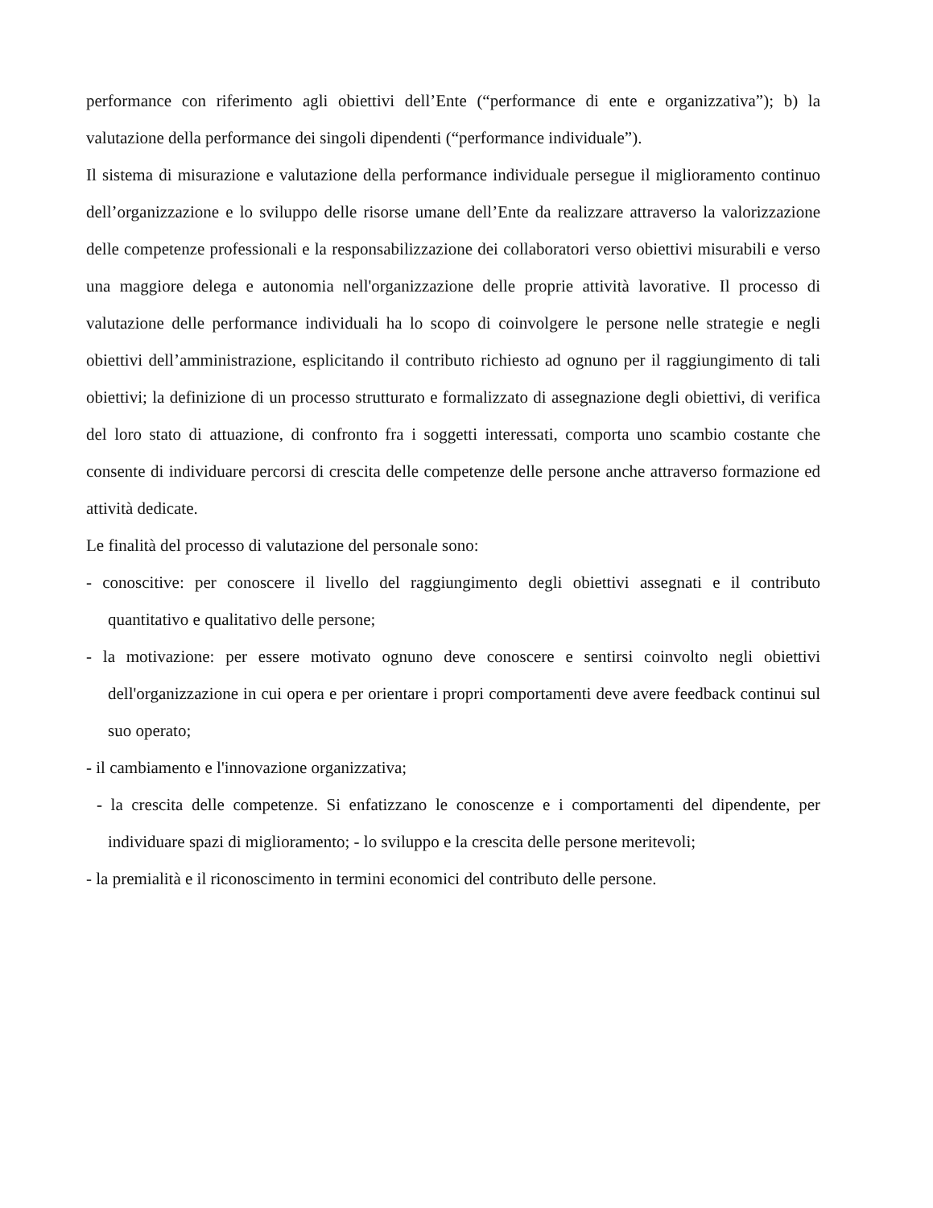performance con riferimento agli obiettivi dell’Ente (“performance di ente e organizzativa”); b) la valutazione della performance dei singoli dipendenti (“performance individuale”).
Il sistema di misurazione e valutazione della performance individuale persegue il miglioramento continuo dell’organizzazione e lo sviluppo delle risorse umane dell’Ente da realizzare attraverso la valorizzazione delle competenze professionali e la responsabilizzazione dei collaboratori verso obiettivi misurabili e verso una maggiore delega e autonomia nell'organizzazione delle proprie attività lavorative. Il processo di valutazione delle performance individuali ha lo scopo di coinvolgere le persone nelle strategie e negli obiettivi dell’amministrazione, esplicitando il contributo richiesto ad ognuno per il raggiungimento di tali obiettivi; la definizione di un processo strutturato e formalizzato di assegnazione degli obiettivi, di verifica del loro stato di attuazione, di confronto fra i soggetti interessati, comporta uno scambio costante che consente di individuare percorsi di crescita delle competenze delle persone anche attraverso formazione ed attività dedicate.
Le finalità del processo di valutazione del personale sono:
- conoscitive: per conoscere il livello del raggiungimento degli obiettivi assegnati e il contributo quantitativo e qualitativo delle persone;
- la motivazione: per essere motivato ognuno deve conoscere e sentirsi coinvolto negli obiettivi dell'organizzazione in cui opera e per orientare i propri comportamenti deve avere feedback continui sul suo operato;
- il cambiamento e l'innovazione organizzativa;
- la crescita delle competenze. Si enfatizzano le conoscenze e i comportamenti del dipendente, per individuare spazi di miglioramento; - lo sviluppo e la crescita delle persone meritevoli;
- la premialità e il riconoscimento in termini economici del contributo delle persone.